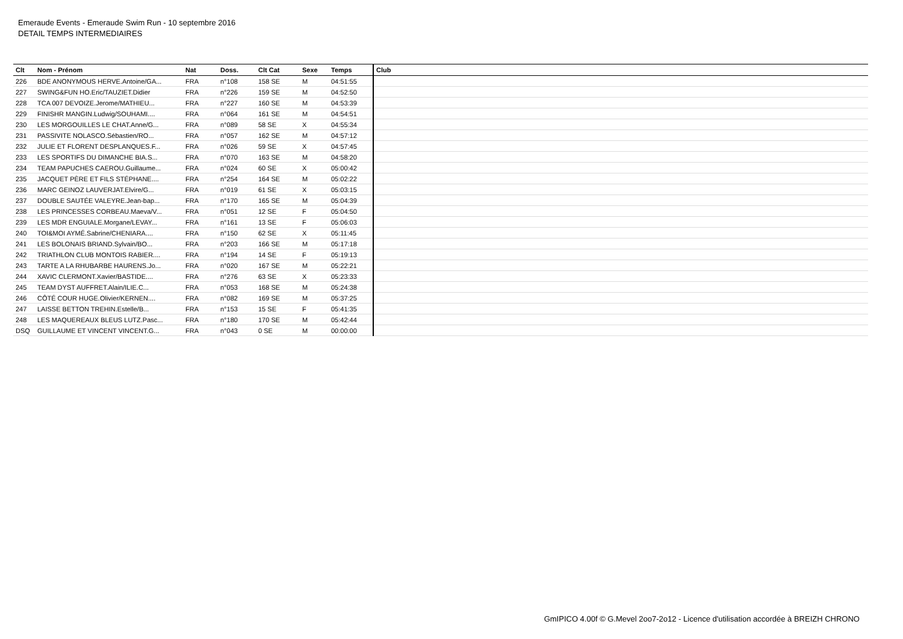Emeraude Events - Emeraude Swim Run - 10 septembre 2016
DETAIL TEMPS INTERMEDIAIRES
| Clt | Nom - Prénom | Nat | Doss. | Clt Cat | Sexe | Temps | Club |
| --- | --- | --- | --- | --- | --- | --- | --- |
| 226 | BDE ANONYMOUS HERVE.Antoine/GA... | FRA | n°108 | 158 SE | M | 04:51:55 | |
| 227 | SWING&FUN HO.Eric/TAUZIET.Didier | FRA | n°226 | 159 SE | M | 04:52:50 | |
| 228 | TCA 007 DEVOIZE.Jerome/MATHIEU... | FRA | n°227 | 160 SE | M | 04:53:39 | |
| 229 | FINISHR MANGIN.Ludwig/SOUHAMI.... | FRA | n°064 | 161 SE | M | 04:54:51 | |
| 230 | LES MORGOUILLES LE CHAT.Anne/G... | FRA | n°089 | 58 SE | X | 04:55:34 | |
| 231 | PASSIVITE NOLASCO.Sébastien/RO... | FRA | n°057 | 162 SE | M | 04:57:12 | |
| 232 | JULIE ET FLORENT DESPLANQUES.F... | FRA | n°026 | 59 SE | X | 04:57:45 | |
| 233 | LES SPORTIFS DU DIMANCHE BIA.S... | FRA | n°070 | 163 SE | M | 04:58:20 | |
| 234 | TEAM PAPUCHES CAEROU.Guillaume... | FRA | n°024 | 60 SE | X | 05:00:42 | |
| 235 | JACQUET PÈRE ET FILS STÉPHANE.... | FRA | n°254 | 164 SE | M | 05:02:22 | |
| 236 | MARC GEINOZ LAUVERJAT.Elvire/G... | FRA | n°019 | 61 SE | X | 05:03:15 | |
| 237 | DOUBLE SAUTÉE VALEYRE.Jean-bap... | FRA | n°170 | 165 SE | M | 05:04:39 | |
| 238 | LES PRINCESSES CORBEAU.Maeva/V... | FRA | n°051 | 12 SE | F | 05:04:50 | |
| 239 | LES MDR ENGUIALE.Morgane/LEVAY... | FRA | n°161 | 13 SE | F | 05:06:03 | |
| 240 | TOI&MOI AYMÉ.Sabrine/CHENIARA.... | FRA | n°150 | 62 SE | X | 05:11:45 | |
| 241 | LES BOLONAIS BRIAND.Sylvain/BO... | FRA | n°203 | 166 SE | M | 05:17:18 | |
| 242 | TRIATHLON CLUB MONTOIS RABIER.... | FRA | n°194 | 14 SE | F | 05:19:13 | |
| 243 | TARTE A LA RHUBARBE HAURENS.Jo... | FRA | n°020 | 167 SE | M | 05:22:21 | |
| 244 | XAVIC CLERMONT.Xavier/BASTIDE.... | FRA | n°276 | 63 SE | X | 05:23:33 | |
| 245 | TEAM DYST AUFFRET.Alain/ILIE.C... | FRA | n°053 | 168 SE | M | 05:24:38 | |
| 246 | CÔTÉ COUR HUGE.Olivier/KERNEN.... | FRA | n°082 | 169 SE | M | 05:37:25 | |
| 247 | LAISSE BETTON TREHIN.Estelle/B... | FRA | n°153 | 15 SE | F | 05:41:35 | |
| 248 | LES MAQUEREAUX BLEUS LUTZ.Pasc... | FRA | n°180 | 170 SE | M | 05:42:44 | |
| DSQ | GUILLAUME ET VINCENT VINCENT.G... | FRA | n°043 | 0 SE | M | 00:00:00 | |
GmIPICO 4.00f © G.Mevel 2oo7-2o12 - Licence d'utilisation accordée à BREIZH CHRONO